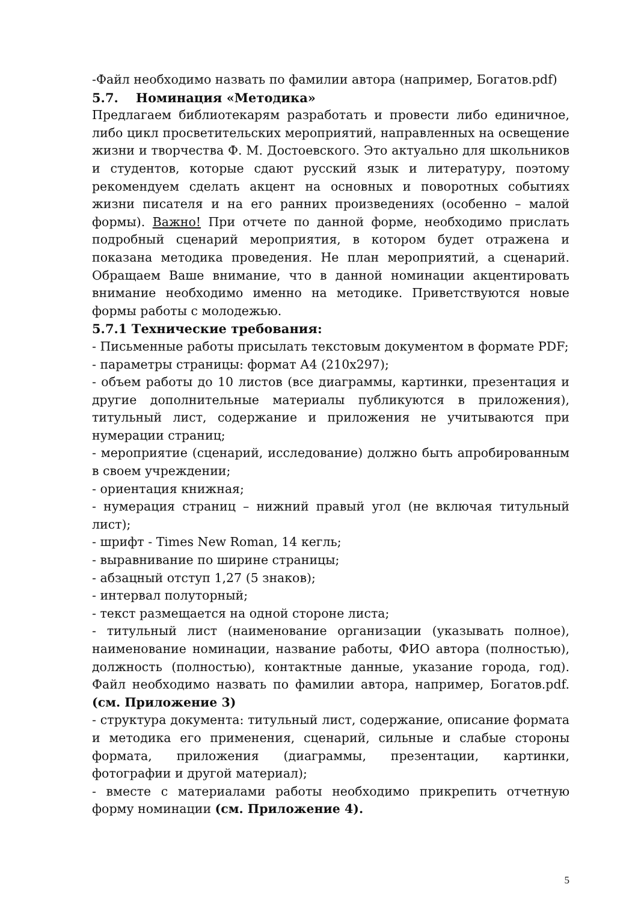-Файл необходимо назвать по фамилии автора (например, Богатов.pdf)
5.7. Номинация «Методика»
Предлагаем библиотекарям разработать и провести либо единичное, либо цикл просветительских мероприятий, направленных на освещение жизни и творчества Ф. М. Достоевского. Это актуально для школьников и студентов, которые сдают русский язык и литературу, поэтому рекомендуем сделать акцент на основных и поворотных событиях жизни писателя и на его ранних произведениях (особенно – малой формы). Важно! При отчете по данной форме, необходимо прислать подробный сценарий мероприятия, в котором будет отражена и показана методика проведения. Не план мероприятий, а сценарий. Обращаем Ваше внимание, что в данной номинации акцентировать внимание необходимо именно на методике. Приветствуются новые формы работы с молодежью.
5.7.1 Технические требования:
- Письменные работы присылать текстовым документом в формате PDF;
- параметры страницы: формат А4 (210x297);
- объем работы до 10 листов (все диаграммы, картинки, презентация и другие дополнительные материалы публикуются в приложения), титульный лист, содержание и приложения не учитываются при нумерации страниц;
- мероприятие (сценарий, исследование) должно быть апробированным в своем учреждении;
- ориентация книжная;
- нумерация страниц – нижний правый угол (не включая титульный лист);
- шрифт - Times New Roman, 14 кегль;
- выравнивание по ширине страницы;
- абзацный отступ 1,27 (5 знаков);
- интервал полуторный;
- текст размещается на одной стороне листа;
- титульный лист (наименование организации (указывать полное), наименование номинации, название работы, ФИО автора (полностью), должность (полностью), контактные данные, указание города, год). Файл необходимо назвать по фамилии автора, например, Богатов.pdf. (см. Приложение 3)
- структура документа: титульный лист, содержание, описание формата и методика его применения, сценарий, сильные и слабые стороны формата, приложения (диаграммы, презентации, картинки, фотографии и другой материал);
- вместе с материалами работы необходимо прикрепить отчетную форму номинации (см. Приложение 4).
5